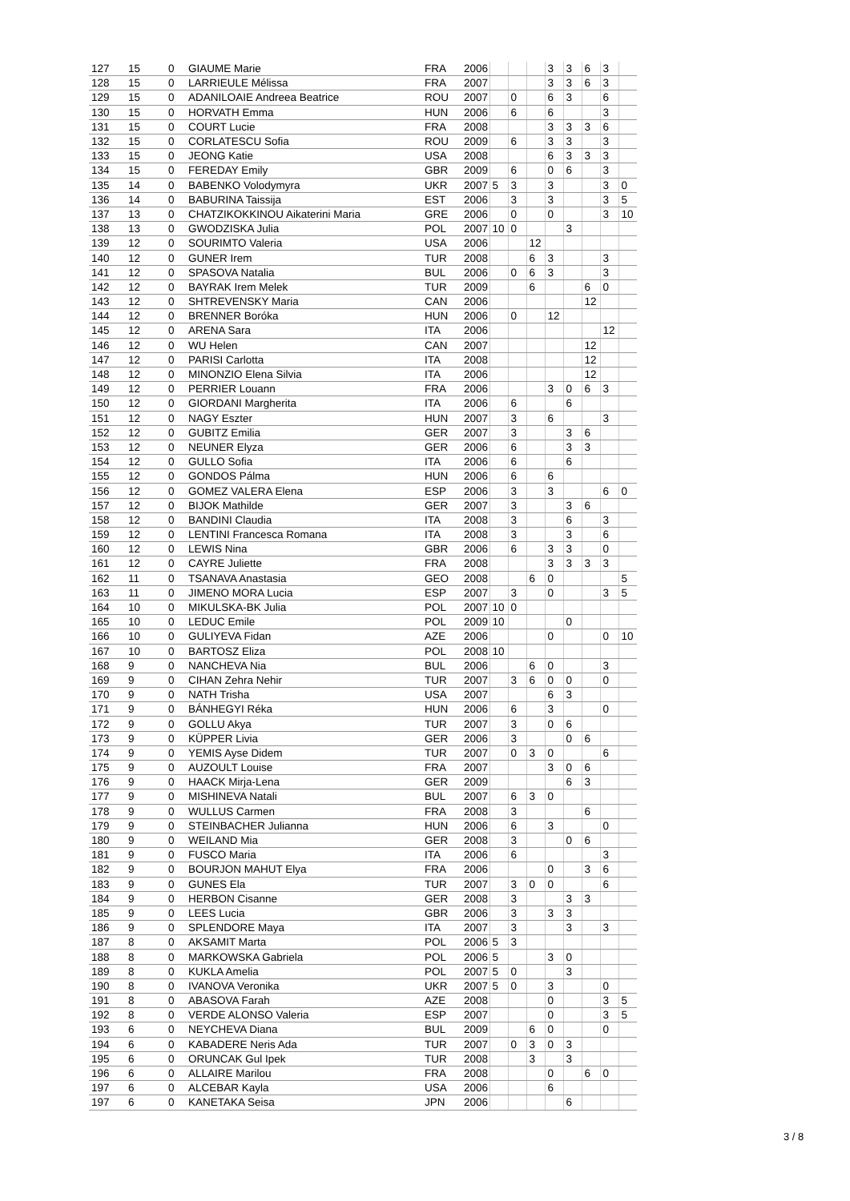| 127 | 15 | 0 | GIAUME Marie | FRA | 2006 | | | | 3 | 3 | 6 | 3 | |
| 128 | 15 | 0 | LARRIEULE Mélissa | FRA | 2007 | | | | 3 | 3 | 6 | 3 | |
| 129 | 15 | 0 | ADANILOAIE Andreea Beatrice | ROU | 2007 | | 0 | | 6 | 3 | | 6 | |
| 130 | 15 | 0 | HORVATH Emma | HUN | 2006 | | 6 | | 6 | | | 3 | |
| 131 | 15 | 0 | COURT Lucie | FRA | 2008 | | | | 3 | 3 | 3 | 6 | |
| 132 | 15 | 0 | CORLATESCU Sofia | ROU | 2009 | | 6 | | 3 | 3 | | 3 | |
| 133 | 15 | 0 | JEONG Katie | USA | 2008 | | | | 6 | 3 | 3 | 3 | |
| 134 | 15 | 0 | FEREDAY Emily | GBR | 2009 | | 6 | | 0 | 6 | | 3 | |
| 135 | 14 | 0 | BABENKO Volodymyra | UKR | 2007 | 5 | 3 | | 3 | | | 3 | 0 |
| 136 | 14 | 0 | BABURINA Taissija | EST | 2006 | | 3 | | 3 | | | 3 | 5 |
| 137 | 13 | 0 | CHATZIKOKKINOU Aikaterini Maria | GRE | 2006 | | 0 | | 0 | | | 3 | 10 |
| 138 | 13 | 0 | GWODZISKA Julia | POL | 2007 | 10 | 0 | | | 3 | | | |
| 139 | 12 | 0 | SOURIMTO Valeria | USA | 2006 | | | 12 | | | | | |
| 140 | 12 | 0 | GUNER Irem | TUR | 2008 | | | 6 | 3 | | | 3 | |
| 141 | 12 | 0 | SPASOVA Natalia | BUL | 2006 | | 0 | 6 | 3 | | | 3 | |
| 142 | 12 | 0 | BAYRAK Irem Melek | TUR | 2009 | | | 6 | | | 6 | 0 | |
| 143 | 12 | 0 | SHTREVENSKY Maria | CAN | 2006 | | | | | | 12 | | |
| 144 | 12 | 0 | BRENNER Boróka | HUN | 2006 | | 0 | | 12 | | | | |
| 145 | 12 | 0 | ARENA Sara | ITA | 2006 | | | | | | | 12 | |
| 146 | 12 | 0 | WU Helen | CAN | 2007 | | | | | | 12 | | |
| 147 | 12 | 0 | PARISI Carlotta | ITA | 2008 | | | | | | 12 | | |
| 148 | 12 | 0 | MINONZIO Elena Silvia | ITA | 2006 | | | | | | 12 | | |
| 149 | 12 | 0 | PERRIER Louann | FRA | 2006 | | | | 3 | 0 | 6 | 3 | |
| 150 | 12 | 0 | GIORDANI Margherita | ITA | 2006 | | 6 | | | 6 | | | |
| 151 | 12 | 0 | NAGY Eszter | HUN | 2007 | | 3 | | 6 | | | 3 | |
| 152 | 12 | 0 | GUBITZ Emilia | GER | 2007 | | 3 | | | 3 | 6 | | |
| 153 | 12 | 0 | NEUNER Elyza | GER | 2006 | | 6 | | | 3 | 3 | | |
| 154 | 12 | 0 | GULLO Sofia | ITA | 2006 | | 6 | | | 6 | | | |
| 155 | 12 | 0 | GONDOS Pálma | HUN | 2006 | | 6 | | 6 | | | | |
| 156 | 12 | 0 | GOMEZ VALERA Elena | ESP | 2006 | | 3 | | 3 | | | 6 | 0 |
| 157 | 12 | 0 | BIJOK Mathilde | GER | 2007 | | 3 | | | 3 | 6 | | |
| 158 | 12 | 0 | BANDINI Claudia | ITA | 2008 | | 3 | | | 6 | | 3 | |
| 159 | 12 | 0 | LENTINI Francesca Romana | ITA | 2008 | | 3 | | | 3 | | 6 | |
| 160 | 12 | 0 | LEWIS Nina | GBR | 2006 | | 6 | | 3 | 3 | | 0 | |
| 161 | 12 | 0 | CAYRE Juliette | FRA | 2008 | | | | 3 | 3 | 3 | 3 | |
| 162 | 11 | 0 | TSANAVA Anastasia | GEO | 2008 | | | 6 | 0 | | | | 5 |
| 163 | 11 | 0 | JIMENO MORA Lucia | ESP | 2007 | | 3 | | 0 | | | 3 | 5 |
| 164 | 10 | 0 | MIKULSKA-BK Julia | POL | 2007 | 10 | 0 | | | | | | |
| 165 | 10 | 0 | LEDUC Emile | POL | 2009 | 10 | | | | 0 | | | |
| 166 | 10 | 0 | GULIYEVA Fidan | AZE | 2006 | | | | 0 | | | 0 | 10 |
| 167 | 10 | 0 | BARTOSZ Eliza | POL | 2008 | 10 | | | | | | | |
| 168 | 9 | 0 | NANCHEVA Nia | BUL | 2006 | | | 6 | 0 | | | 3 | |
| 169 | 9 | 0 | CIHAN Zehra Nehir | TUR | 2007 | | 3 | 6 | 0 | 0 | | 0 | |
| 170 | 9 | 0 | NATH Trisha | USA | 2007 | | | | 6 | 3 | | | |
| 171 | 9 | 0 | BÁNHEGYI Réka | HUN | 2006 | | 6 | | 3 | | | 0 | |
| 172 | 9 | 0 | GOLLU Akya | TUR | 2007 | | 3 | | 0 | 6 | | | |
| 173 | 9 | 0 | KÜPPER Livia | GER | 2006 | | 3 | | | 0 | 6 | | |
| 174 | 9 | 0 | YEMIS Ayse Didem | TUR | 2007 | | 0 | 3 | 0 | | | 6 | |
| 175 | 9 | 0 | AUZOULT Louise | FRA | 2007 | | | | 3 | 0 | 6 | | |
| 176 | 9 | 0 | HAACK Mirja-Lena | GER | 2009 | | | | | 6 | 3 | | |
| 177 | 9 | 0 | MISHINEVA Natali | BUL | 2007 | | 6 | 3 | 0 | | | | |
| 178 | 9 | 0 | WULLUS Carmen | FRA | 2008 | | 3 | | | | 6 | | |
| 179 | 9 | 0 | STEINBACHER Julianna | HUN | 2006 | | 6 | | 3 | | | 0 | |
| 180 | 9 | 0 | WEILAND Mia | GER | 2008 | | 3 | | | 0 | 6 | | |
| 181 | 9 | 0 | FUSCO Maria | ITA | 2006 | | 6 | | | | | 3 | |
| 182 | 9 | 0 | BOURJON MAHUT Elya | FRA | 2006 | | | | 0 | | 3 | 6 | |
| 183 | 9 | 0 | GUNES Ela | TUR | 2007 | | 3 | 0 | 0 | | | 6 | |
| 184 | 9 | 0 | HERBON Cisanne | GER | 2008 | | 3 | | | 3 | 3 | | |
| 185 | 9 | 0 | LEES Lucia | GBR | 2006 | | 3 | | 3 | 3 | | | |
| 186 | 9 | 0 | SPLENDORE Maya | ITA | 2007 | | 3 | | | 3 | | 3 | |
| 187 | 8 | 0 | AKSAMIT Marta | POL | 2006 | 5 | 3 | | | | | | |
| 188 | 8 | 0 | MARKOWSKA Gabriela | POL | 2006 | 5 | | | 3 | 0 | | | |
| 189 | 8 | 0 | KUKLA Amelia | POL | 2007 | 5 | 0 | | | 3 | | | |
| 190 | 8 | 0 | IVANOVA Veronika | UKR | 2007 | 5 | 0 | | 3 | | | 0 | |
| 191 | 8 | 0 | ABASOVA Farah | AZE | 2008 | | | | 0 | | | 3 | 5 |
| 192 | 8 | 0 | VERDE ALONSO Valeria | ESP | 2007 | | | | 0 | | | 3 | 5 |
| 193 | 6 | 0 | NEYCHEVA Diana | BUL | 2009 | | | 6 | 0 | | | 0 | |
| 194 | 6 | 0 | KABADERE Neris Ada | TUR | 2007 | | 0 | 3 | 0 | 3 | | | |
| 195 | 6 | 0 | ORUNCAK Gul Ipek | TUR | 2008 | | | 3 | | 3 | | | |
| 196 | 6 | 0 | ALLAIRE Marilou | FRA | 2008 | | | | 0 | | 6 | 0 | |
| 197 | 6 | 0 | ALCEBAR Kayla | USA | 2006 | | | | 6 | | | | |
| 197 | 6 | 0 | KANETAKA Seisa | JPN | 2006 | | | | | 6 | | | |
3 / 8